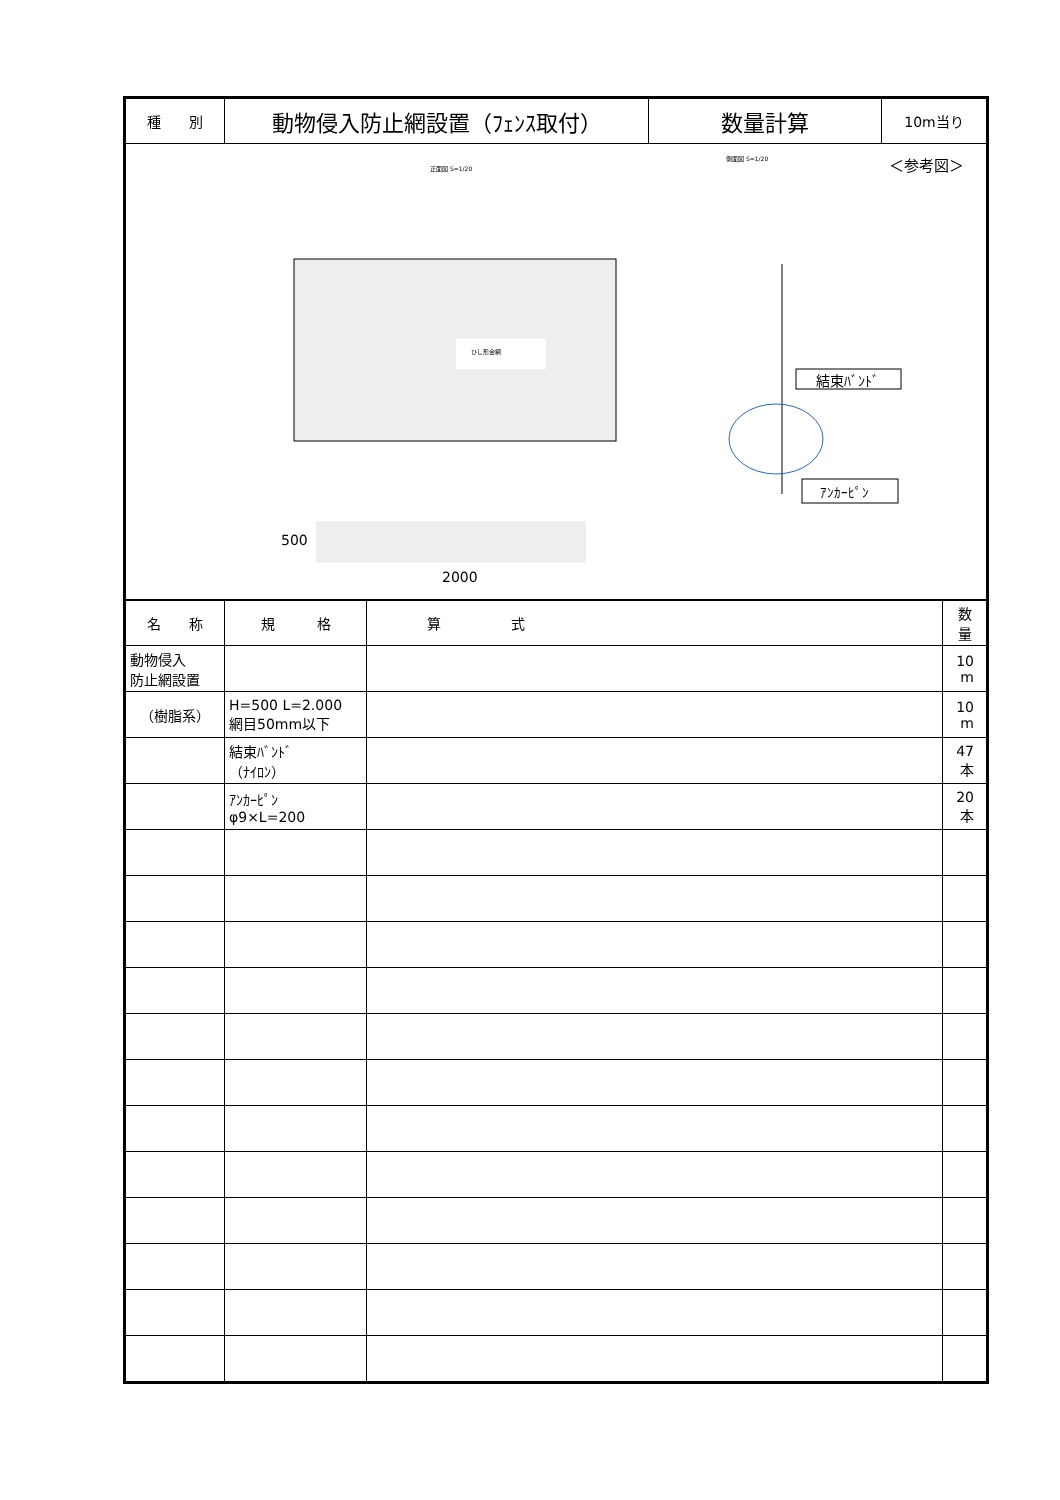| 種 別 | 動物侵入防止網設置（ﾌｪﾝｽ取付） | 数量計算 | 10m当り |
正面図 S=1/20
側面図 S=1/20
ひし形金網
＜参考図＞
結束ﾊﾞﾝﾄﾞ
ｱﾝｶｰﾋﾟﾝ
500
2000
| 名 称 | 規 格 | 算 式 | 数 量 |
| --- | --- | --- | --- |
| 動物侵入 防止網設置 | | | 10 m |
| （樹脂系） | H=500 L=2.000 網目50mm以下 | | 10 m |
| | 結束ﾊﾞﾝﾄﾞ （ﾅｲﾛﾝ） | | 47 本 |
| | ｱﾝｶｰﾋﾟﾝ φ9×L=200 | | 20 本 |